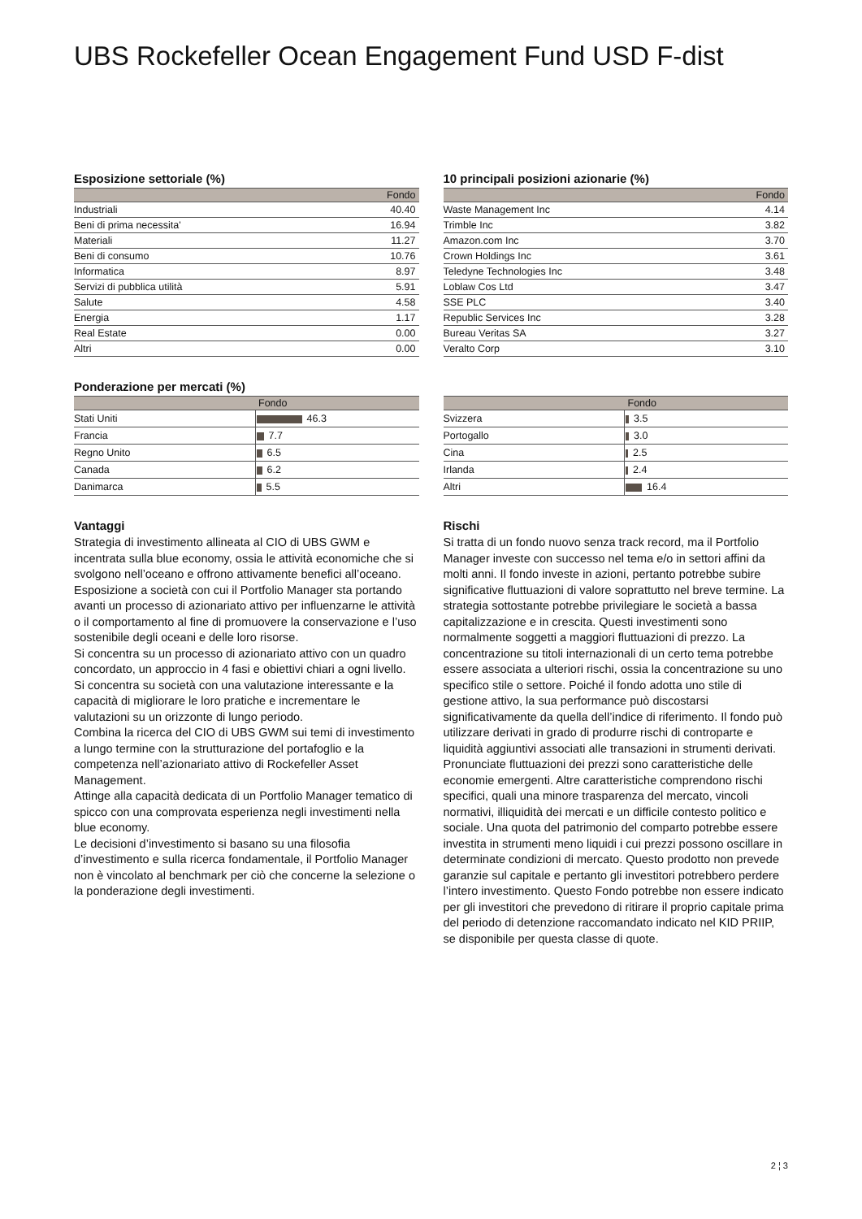UBS Rockefeller Ocean Engagement Fund USD F-dist
Esposizione settoriale (%)
| | Fondo |
| --- | --- |
| Industriali | 40.40 |
| Beni di prima necessita' | 16.94 |
| Materiali | 11.27 |
| Beni di consumo | 10.76 |
| Informatica | 8.97 |
| Servizi di pubblica utilità | 5.91 |
| Salute | 4.58 |
| Energia | 1.17 |
| Real Estate | 0.00 |
| Altri | 0.00 |
10 principali posizioni azionarie (%)
| | Fondo |
| --- | --- |
| Waste Management Inc | 4.14 |
| Trimble Inc | 3.82 |
| Amazon.com Inc | 3.70 |
| Crown Holdings Inc | 3.61 |
| Teledyne Technologies Inc | 3.48 |
| Loblaw Cos Ltd | 3.47 |
| SSE PLC | 3.40 |
| Republic Services Inc | 3.28 |
| Bureau Veritas SA | 3.27 |
| Veralto Corp | 3.10 |
Ponderazione per mercati (%)
| | Fondo |
| --- | --- |
| Stati Uniti | 46.3 |
| Francia | 7.7 |
| Regno Unito | 6.5 |
| Canada | 6.2 |
| Danimarca | 5.5 |
| | Fondo |
| --- | --- |
| Svizzera | 3.5 |
| Portogallo | 3.0 |
| Cina | 2.5 |
| Irlanda | 2.4 |
| Altri | 16.4 |
Vantaggi
Strategia di investimento allineata al CIO di UBS GWM e incentrata sulla blue economy, ossia le attività economiche che si svolgono nell’oceano e offrono attivamente benefici all’oceano.
Esposizione a società con cui il Portfolio Manager sta portando avanti un processo di azionariato attivo per influenzarne le attività o il comportamento al fine di promuovere la conservazione e l’uso sostenibile degli oceani e delle loro risorse.
Si concentra su un processo di azionariato attivo con un quadro concordato, un approccio in 4 fasi e obiettivi chiari a ogni livello.
Si concentra su società con una valutazione interessante e la capacità di migliorare le loro pratiche e incrementare le valutazioni su un orizzonte di lungo periodo.
Combina la ricerca del CIO di UBS GWM sui temi di investimento a lungo termine con la strutturazione del portafoglio e la competenza nell’azionariato attivo di Rockefeller Asset Management.
Attinge alla capacità dedicata di un Portfolio Manager tematico di spicco con una comprovata esperienza negli investimenti nella blue economy.
Le decisioni d’investimento si basano su una filosofia d’investimento e sulla ricerca fondamentale, il Portfolio Manager non è vincolato al benchmark per ciò che concerne la selezione o la ponderazione degli investimenti.
Rischi
Si tratta di un fondo nuovo senza track record, ma il Portfolio Manager investe con successo nel tema e/o in settori affini da molti anni. Il fondo investe in azioni, pertanto potrebbe subire significative fluttuazioni di valore soprattutto nel breve termine. La strategia sottostante potrebbe privilegiare le società a bassa capitalizzazione e in crescita. Questi investimenti sono normalmente soggetti a maggiori fluttuazioni di prezzo. La concentrazione su titoli internazionali di un certo tema potrebbe essere associata a ulteriori rischi, ossia la concentrazione su uno specifico stile o settore. Poiché il fondo adotta uno stile di gestione attivo, la sua performance può discostarsi significativamente da quella dell’indice di riferimento. Il fondo può utilizzare derivati in grado di produrre rischi di controparte e liquidità aggiuntivi associati alle transazioni in strumenti derivati. Pronunciate fluttuazioni dei prezzi sono caratteristiche delle economie emergenti. Altre caratteristiche comprendono rischi specifici, quali una minore trasparenza del mercato, vincoli normativi, illiquidità dei mercati e un difficile contesto politico e sociale. Una quota del patrimonio del comparto potrebbe essere investita in strumenti meno liquidi i cui prezzi possono oscillare in determinate condizioni di mercato. Questo prodotto non prevede garanzie sul capitale e pertanto gli investitori potrebbero perdere l’intero investimento. Questo Fondo potrebbe non essere indicato per gli investitori che prevedono di ritirare il proprio capitale prima del periodo di detenzione raccomandato indicato nel KID PRIIP, se disponibile per questa classe di quote.
2 ¦ 3